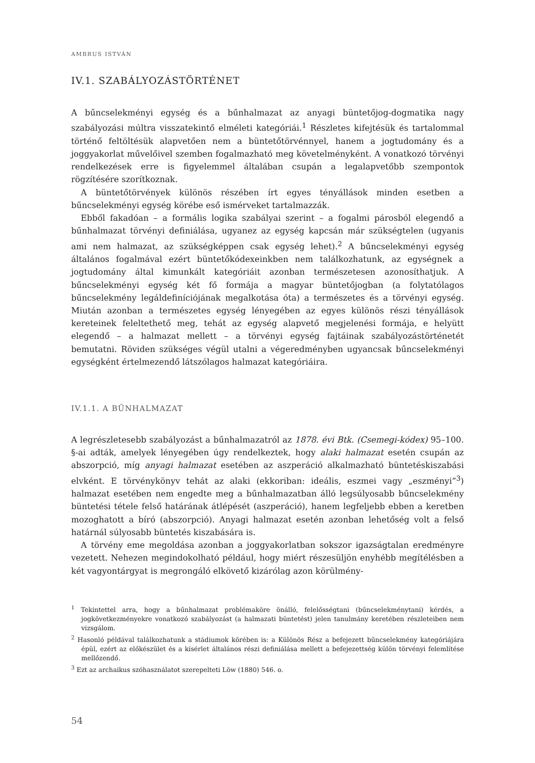AMBRUS ISTVÁN
IV.1. SZABÁLYOZÁSTÖRTÉNET
A bűncselekményi egység és a bűnhalmazat az anyagi büntetőjog-dogmatika nagy szabályozási múltra visszatekintő elméleti kategóriái.<sup>1</sup> Részletes kifejtésük és tartalommal történő feltöltésük alapvetően nem a büntetőtörvénnyel, hanem a jogtudomány és a joggyakorlat művelőivel szemben fogalmazható meg követelményként. A vonatkozó törvényi rendelkezések erre is figyelemmel általában csupán a legalapvetőbb szempontok rögzítésére szorítkoznak.
A büntetőtörvények különös részében írt egyes tényállások minden esetben a bűncselekményi egység körébe eső ismérveket tartalmazzák.
Ebből fakadóan – a formális logika szabályai szerint – a fogalmi párosból elegendő a bűnhalmazat törvényi definiálása, ugyanez az egység kapcsán már szükségtelen (ugyanis ami nem halmazat, az szükségképpen csak egység lehet).<sup>2</sup> A bűncselekményi egység általános fogalmával ezért büntetőkódexeinkben nem találkozhatunk, az egységnek a jogtudomány által kimunkált kategóriáit azonban természetesen azonosíthatjuk. A bűncselekményi egység két fő formája a magyar büntetőjogban (a folytatólagos bűncselekmény legáldefiníciójának megalkotása óta) a természetes és a törvényi egység. Miután azonban a természetes egység lényegében az egyes különös részi tényállások kereteinek feleltethető meg, tehát az egység alapvető megjelenési formája, e helyütt elegendő – a halmazat mellett – a törvényi egység fajtáinak szabályozástörténetét bemutatni. Röviden szükséges végül utalni a végeredményben ugyancsak bűncselekményi egységként értelmezendő látszólagos halmazat kategóriáira.
IV.1.1. A BŰNHALMAZAT
A legrészletesebb szabályozást a bűnhalmazatról az 1878. évi Btk. (Csemegi-kódex) 95–100. §-ai adták, amelyek lényegében úgy rendelkeztek, hogy alaki halmazat esetén csupán az abszorpció, míg anyagi halmazat esetében az aszperáció alkalmazható büntetéskiszabási elvként. E törvénykönyv tehát az alaki (ekkoriban: ideális, eszmei vagy „eszményi”<sup>3</sup>) halmazat esetében nem engedte meg a bűnhalmazatban álló legsúlyosabb bűncselekmény büntetési tétele felső határának átlépését (aszperáció), hanem legfeljebb ebben a keretben mozoghatott a bíró (abszorpció). Anyagi halmazat esetén azonban lehetőség volt a felső határnál súlyosabb büntetés kiszabására is.
A törvény eme megoldása azonban a joggyakorlatban sokszor igazságtalan eredményre vezetett. Nehezen megindokolható például, hogy miért részesüljön enyhébb megítélésben a két vagyontárgyat is megrongáló elkövető kizárólag azon körülmény-
<sup>1</sup> Tekintettel arra, hogy a bűnhalmazat problémaköre önálló, felelősségtani (bűncselekménytani) kérdés, a jogkövetkezményekre vonatkozó szabályozást (a halmazati büntetést) jelen tanulmány keretében részleteiben nem vizsgálom.
<sup>2</sup> Hasonló példával találkozhatunk a stádiumok körében is: a Különös Rész a befejezett bűncselekmény kategóriájára épül, ezért az előkészület és a kísérlet általános részi definiálása mellett a befejezettség külön törvényi felemlítése mellőzendő.
<sup>3</sup> Ezt az archaikus szóhasználatot szerepelteti Löw (1880) 546. o.
54